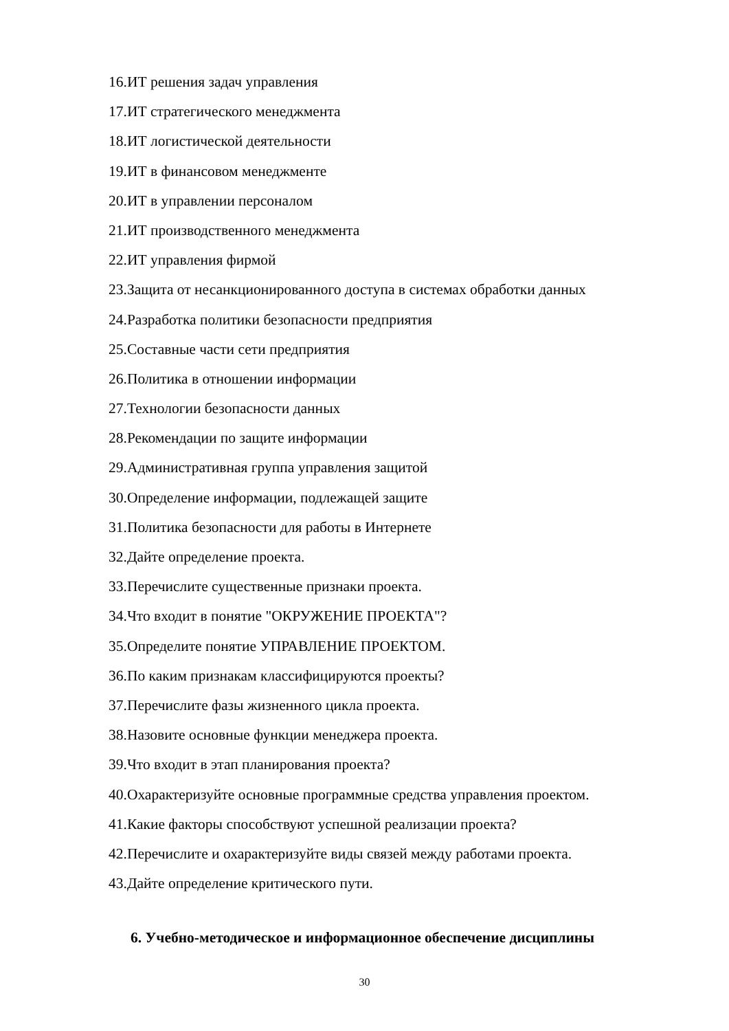16.ИТ решения задач управления
17.ИТ стратегического менеджмента
18.ИТ логистической деятельности
19.ИТ в финансовом менеджменте
20.ИТ в управлении персоналом
21.ИТ производственного менеджмента
22.ИТ управления фирмой
23.Защита от несанкционированного доступа в системах обработки данных
24.Разработка политики безопасности предприятия
25.Составные части сети предприятия
26.Политика в отношении информации
27.Технологии безопасности данных
28.Рекомендации по защите информации
29.Административная группа управления защитой
30.Определение информации, подлежащей защите
31.Политика безопасности для работы в Интернете
32.Дайте определение проекта.
33.Перечислите существенные признаки проекта.
34.Что входит в понятие "ОКРУЖЕНИЕ ПРОЕКТА"?
35.Определите понятие УПРАВЛЕНИЕ ПРОЕКТОМ.
36.По каким признакам классифицируются проекты?
37.Перечислите фазы жизненного цикла проекта.
38.Назовите основные функции менеджера проекта.
39.Что входит в этап планирования проекта?
40.Охарактеризуйте основные программные средства управления проектом.
41.Какие факторы способствуют успешной реализации проекта?
42.Перечислите и охарактеризуйте виды связей между работами проекта.
43.Дайте определение критического пути.
6. Учебно-методическое и информационное обеспечение дисциплины
30